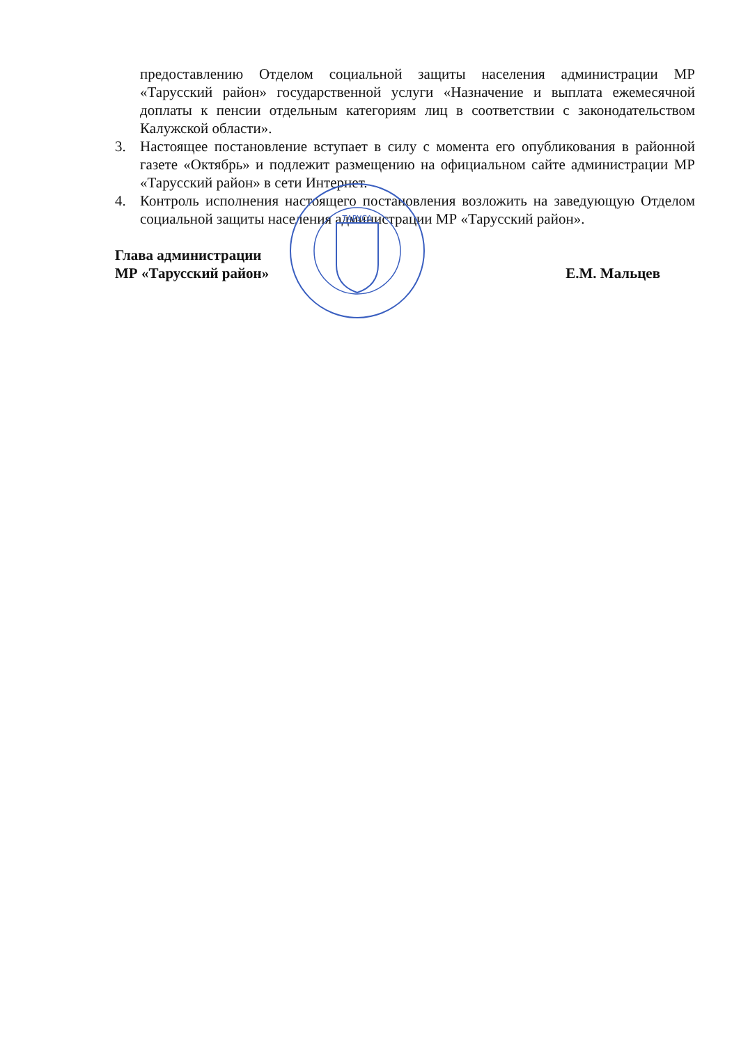предоставлению Отделом социальной защиты населения администрации МР «Тарусский район» государственной услуги «Назначение и выплата ежемесячной доплаты к пенсии отдельным категориям лиц в соответствии с законодательством Калужской области».
3. Настоящее постановление вступает в силу с момента его опубликования в районной газете «Октябрь» и подлежит размещению на официальном сайте администрации МР «Тарусский район» в сети Интернет.
4. Контроль исполнения настоящего постановления возложить на заведующую Отделом социальной защиты населения администрации МР «Тарусский район».
Глава администрации
МР «Тарусский район»
Е.М. Мальцев
ТАРУСА